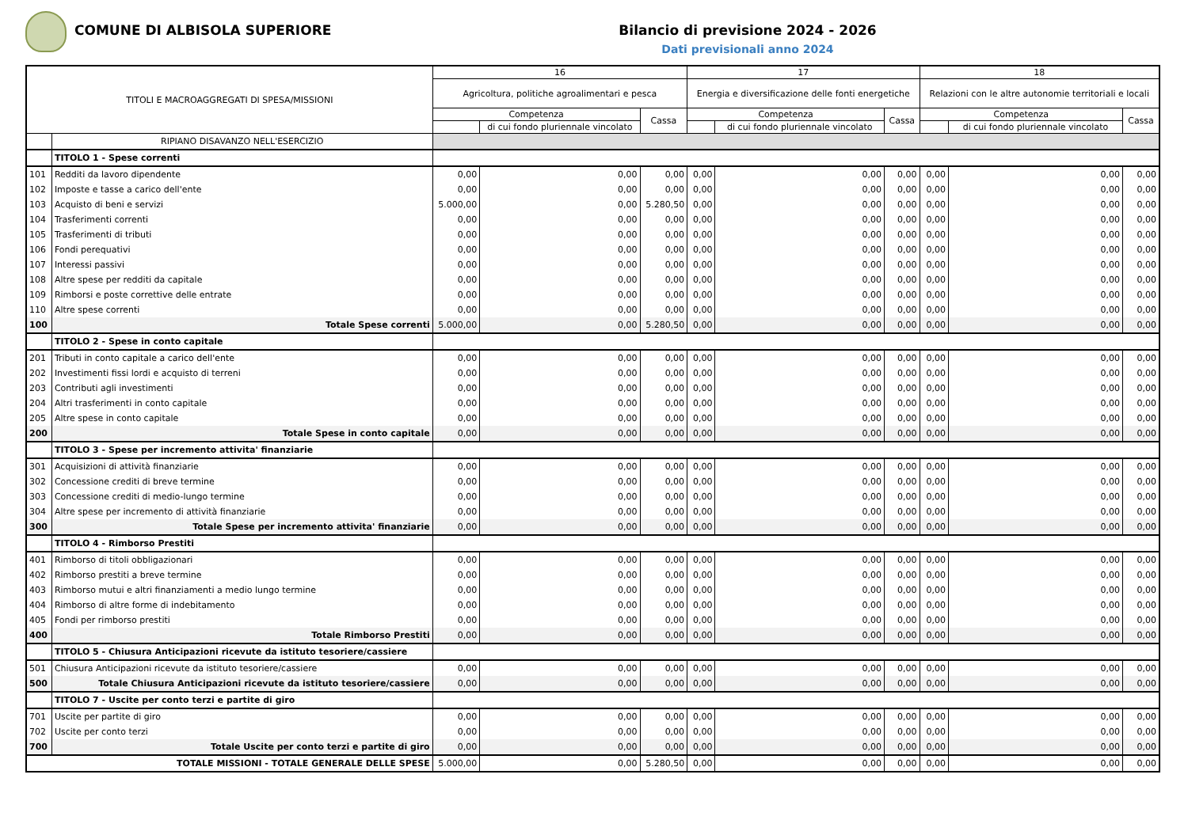COMUNE DI ALBISOLA SUPERIORE Bilancio di previsione 2024 - 2026
Dati previsionali anno 2024
| TITOLI E MACROAGGREGATI DI SPESA/MISSIONI | | 16 | | | 17 | | | 18 | | |
| --- | --- | --- | --- | --- | --- | --- | --- | --- | --- | --- |
| | | Agricoltura, politiche agroalimentari e pesca | | | Energia e diversificazione delle fonti energetiche | | | Relazioni con le altre autonomie territoriali e locali | | |
| | | Competenza | | Cassa | Competenza | | Cassa | Competenza | | Cassa |
| | | | di cui fondo pluriennale vincolato | | | di cui fondo pluriennale vincolato | | | di cui fondo pluriennale vincolato | |
| | RIPIANO DISAVANZO NELL'ESERCIZIO | | | | | | | | | |
| | TITOLO 1 - Spese correnti | | | | | | | | | |
| 101 | Redditi da lavoro dipendente | 0,00 | 0,00 | 0,00 | 0,00 | 0,00 | 0,00 | 0,00 | 0,00 | 0,00 |
| 102 | Imposte e tasse a carico dell'ente | 0,00 | 0,00 | 0,00 | 0,00 | 0,00 | 0,00 | 0,00 | 0,00 | 0,00 |
| 103 | Acquisto di beni e servizi | 5.000,00 | 0,00 | 5.280,50 | 0,00 | 0,00 | 0,00 | 0,00 | 0,00 | 0,00 |
| 104 | Trasferimenti correnti | 0,00 | 0,00 | 0,00 | 0,00 | 0,00 | 0,00 | 0,00 | 0,00 | 0,00 |
| 105 | Trasferimenti di tributi | 0,00 | 0,00 | 0,00 | 0,00 | 0,00 | 0,00 | 0,00 | 0,00 | 0,00 |
| 106 | Fondi perequativi | 0,00 | 0,00 | 0,00 | 0,00 | 0,00 | 0,00 | 0,00 | 0,00 | 0,00 |
| 107 | Interessi passivi | 0,00 | 0,00 | 0,00 | 0,00 | 0,00 | 0,00 | 0,00 | 0,00 | 0,00 |
| 108 | Altre spese per redditi da capitale | 0,00 | 0,00 | 0,00 | 0,00 | 0,00 | 0,00 | 0,00 | 0,00 | 0,00 |
| 109 | Rimborsi e poste correttive delle entrate | 0,00 | 0,00 | 0,00 | 0,00 | 0,00 | 0,00 | 0,00 | 0,00 | 0,00 |
| 110 | Altre spese correnti | 0,00 | 0,00 | 0,00 | 0,00 | 0,00 | 0,00 | 0,00 | 0,00 | 0,00 |
| 100 | Totale Spese correnti | 5.000,00 | 0,00 | 5.280,50 | 0,00 | 0,00 | 0,00 | 0,00 | 0,00 | 0,00 |
| | TITOLO 2 - Spese in conto capitale | | | | | | | | | |
| 201 | Tributi in conto capitale a carico dell'ente | 0,00 | 0,00 | 0,00 | 0,00 | 0,00 | 0,00 | 0,00 | 0,00 | 0,00 |
| 202 | Investimenti fissi lordi e acquisto di terreni | 0,00 | 0,00 | 0,00 | 0,00 | 0,00 | 0,00 | 0,00 | 0,00 | 0,00 |
| 203 | Contributi agli investimenti | 0,00 | 0,00 | 0,00 | 0,00 | 0,00 | 0,00 | 0,00 | 0,00 | 0,00 |
| 204 | Altri trasferimenti in conto capitale | 0,00 | 0,00 | 0,00 | 0,00 | 0,00 | 0,00 | 0,00 | 0,00 | 0,00 |
| 205 | Altre spese in conto capitale | 0,00 | 0,00 | 0,00 | 0,00 | 0,00 | 0,00 | 0,00 | 0,00 | 0,00 |
| 200 | Totale Spese in conto capitale | 0,00 | 0,00 | 0,00 | 0,00 | 0,00 | 0,00 | 0,00 | 0,00 | 0,00 |
| | TITOLO 3 - Spese per incremento attivita' finanziarie | | | | | | | | | |
| 301 | Acquisizioni di attività finanziarie | 0,00 | 0,00 | 0,00 | 0,00 | 0,00 | 0,00 | 0,00 | 0,00 | 0,00 |
| 302 | Concessione crediti di breve termine | 0,00 | 0,00 | 0,00 | 0,00 | 0,00 | 0,00 | 0,00 | 0,00 | 0,00 |
| 303 | Concessione crediti di medio-lungo termine | 0,00 | 0,00 | 0,00 | 0,00 | 0,00 | 0,00 | 0,00 | 0,00 | 0,00 |
| 304 | Altre spese per incremento di attività finanziarie | 0,00 | 0,00 | 0,00 | 0,00 | 0,00 | 0,00 | 0,00 | 0,00 | 0,00 |
| 300 | Totale Spese per incremento attivita' finanziarie | 0,00 | 0,00 | 0,00 | 0,00 | 0,00 | 0,00 | 0,00 | 0,00 | 0,00 |
| | TITOLO 4 - Rimborso Prestiti | | | | | | | | | |
| 401 | Rimborso di titoli obbligazionari | 0,00 | 0,00 | 0,00 | 0,00 | 0,00 | 0,00 | 0,00 | 0,00 | 0,00 |
| 402 | Rimborso prestiti a breve termine | 0,00 | 0,00 | 0,00 | 0,00 | 0,00 | 0,00 | 0,00 | 0,00 | 0,00 |
| 403 | Rimborso mutui e altri finanziamenti a medio lungo termine | 0,00 | 0,00 | 0,00 | 0,00 | 0,00 | 0,00 | 0,00 | 0,00 | 0,00 |
| 404 | Rimborso di altre forme di indebitamento | 0,00 | 0,00 | 0,00 | 0,00 | 0,00 | 0,00 | 0,00 | 0,00 | 0,00 |
| 405 | Fondi per rimborso prestiti | 0,00 | 0,00 | 0,00 | 0,00 | 0,00 | 0,00 | 0,00 | 0,00 | 0,00 |
| 400 | Totale Rimborso Prestiti | 0,00 | 0,00 | 0,00 | 0,00 | 0,00 | 0,00 | 0,00 | 0,00 | 0,00 |
| | TITOLO 5 - Chiusura Anticipazioni ricevute da istituto tesoriere/cassiere | | | | | | | | | |
| 501 | Chiusura Anticipazioni ricevute da istituto tesoriere/cassiere | 0,00 | 0,00 | 0,00 | 0,00 | 0,00 | 0,00 | 0,00 | 0,00 | 0,00 |
| 500 | Totale Chiusura Anticipazioni ricevute da istituto tesoriere/cassiere | 0,00 | 0,00 | 0,00 | 0,00 | 0,00 | 0,00 | 0,00 | 0,00 | 0,00 |
| | TITOLO 7 - Uscite per conto terzi e partite di giro | | | | | | | | | |
| 701 | Uscite per partite di giro | 0,00 | 0,00 | 0,00 | 0,00 | 0,00 | 0,00 | 0,00 | 0,00 | 0,00 |
| 702 | Uscite per conto terzi | 0,00 | 0,00 | 0,00 | 0,00 | 0,00 | 0,00 | 0,00 | 0,00 | 0,00 |
| 700 | Totale Uscite per conto terzi e partite di giro | 0,00 | 0,00 | 0,00 | 0,00 | 0,00 | 0,00 | 0,00 | 0,00 | 0,00 |
| TOTALE MISSIONI - TOTALE GENERALE DELLE SPESE | | 5.000,00 | 0,00 | 5.280,50 | 0,00 | 0,00 | 0,00 | 0,00 | 0,00 | 0,00 |